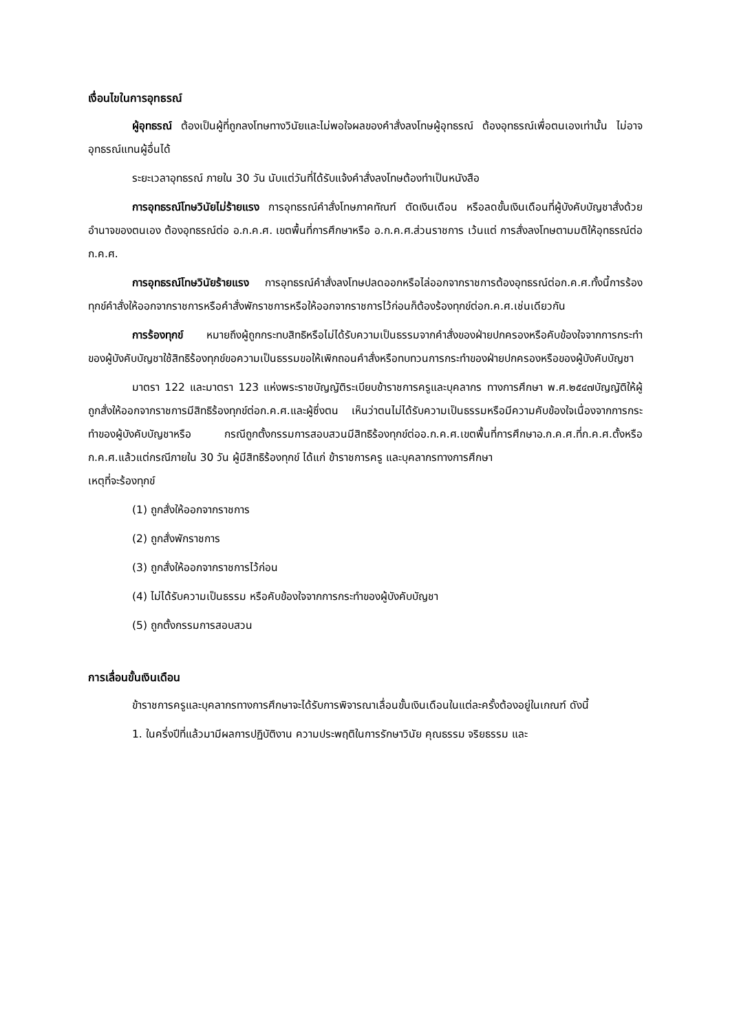เงื่อนไขในการอุทธรณ์
ผู้อุทธรณ์ ต้องเป็นผู้ที่ถูกลงโทษทางวินัยและไม่พอใจผลของคำสั่งลงโทษผู้อุทธรณ์ ต้องอุทธรณ์เพื่อตนเองเท่านั้น ไม่อาจอุทธรณ์แทนผู้อื่นได้
ระยะเวลาอุทธรณ์ ภายใน 30 วัน นับแต่วันที่ได้รับแจ้งคำสั่งลงโทษต้องทำเป็นหนังสือ
การอุทธรณ์โทษวินัยไม่ร้ายแรง การอุทธรณ์คำสั่งโทษภาคทัณฑ์ ตัดเงินเดือน หรือลดขั้นเงินเดือนที่ผู้บังคับบัญชาสั่งด้วยอำนาจของตนเอง ต้องอุทธรณ์ต่อ อ.ก.ค.ศ. เขตพื้นที่การศึกษาหรือ อ.ก.ค.ศ.ส่วนราชการ เว้นแต่ การสั่งลงโทษตามมติให้อุทธรณ์ต่อ ก.ค.ศ.
การอุทธรณ์โทษวินัยร้ายแรง การอุทธรณ์คำสั่งลงโทษปลดออกหรือไล่ออกจากราชการต้องอุทธรณ์ต่อก.ค.ศ.ทั้งนี้การร้องทุกข์คำสั่งให้ออกจากราชการหรือคำสั่งพักราชการหรือให้ออกจากราชการไว้ก่อนก็ต้องร้องทุกข์ต่อก.ค.ศ.เช่นเดียวกัน
การร้องทุกข์ หมายถึงผู้ถูกกระทบสิทธิหรือไม่ได้รับความเป็นธรรมจากคำสั่งของฝ่ายปกครองหรือคับข้องใจจากการกระทำของผู้บังคับบัญชาใช้สิทธิร้องทุกข์ขอความเป็นธรรมขอให้เพิกถอนคำสั่งหรือทบทวนการกระทำของฝ่ายปกครองหรือของผู้บังคับบัญชา
มาตรา 122 และมาตรา 123 แห่งพระราชบัญญัติระเบียบข้าราชการครูและบุคลากร ทางการศึกษา พ.ศ.๒๕๔๗บัญญัติให้ผู้ถูกสั่งให้ออกจากราชการมีสิทธิร้องทุกข์ต่อก.ค.ศ.และผู้ซึ่งตน เห็นว่าตนไม่ได้รับความเป็นธรรมหรือมีความคับข้องใจเนื่องจากการกระทำของผู้บังคับบัญชาหรือ กรณีถูกตั้งกรรมการสอบสวนมีสิทธิร้องทุกข์ต่ออ.ก.ค.ศ.เขตพื้นที่การศึกษาอ.ก.ค.ศ.ที่ก.ค.ศ.ตั้งหรือก.ค.ศ.แล้วแต่กรณีภายใน 30 วัน ผู้มีสิทธิร้องทุกข์ ได้แก่ ข้าราชการครู และบุคลากรทางการศึกษา
เหตุที่จะร้องทุกข์
(1) ถูกสั่งให้ออกจากราชการ
(2) ถูกสั่งพักราชการ
(3) ถูกสั่งให้ออกจากราชการไว้ก่อน
(4) ไม่ได้รับความเป็นธรรม หรือคับข้องใจจากการกระทำของผู้บังคับบัญชา
(5) ถูกตั้งกรรมการสอบสวน
การเลื่อนขั้นเงินเดือน
ข้าราชการครูและบุคลากรทางการศึกษาจะได้รับการพิจารณาเลื่อนขั้นเงินเดือนในแต่ละครั้งต้องอยู่ในเกณฑ์ ดังนี้
1. ในครึ่งปีที่แล้วมามีผลการปฏิบัติงาน ความประพฤติในการรักษาวินัย คุณธรรม จริยธรรม และ